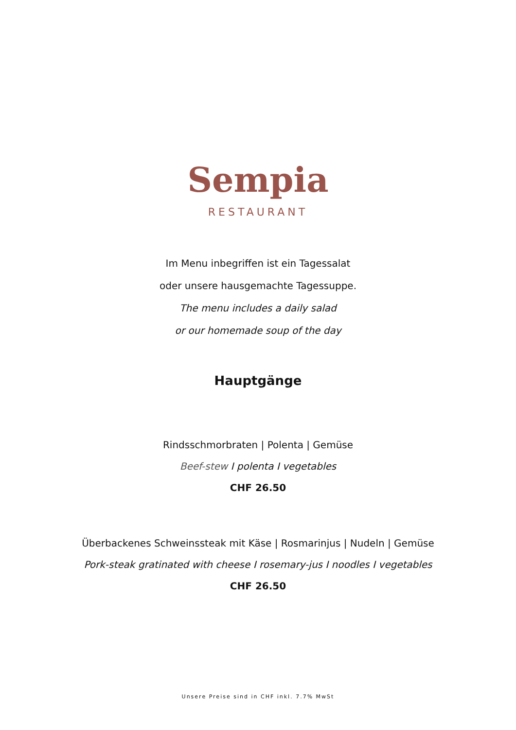Sempia
RESTAURANT
Im Menu inbegriffen ist ein Tagessalat
oder unsere hausgemachte Tagessuppe.
The menu includes a daily salad
or our homemade soup of the day
Hauptgänge
Rindsschmorbraten | Polenta | Gemüse
Beef-stew I polenta I vegetables
CHF 26.50
Überbackenes Schweinssteak mit Käse | Rosmarinjus | Nudeln | Gemüse
Pork-steak gratinated with cheese I rosemary-jus I noodles I vegetables
CHF 26.50
Unsere Preise sind in CHF inkl. 7.7% MwSt